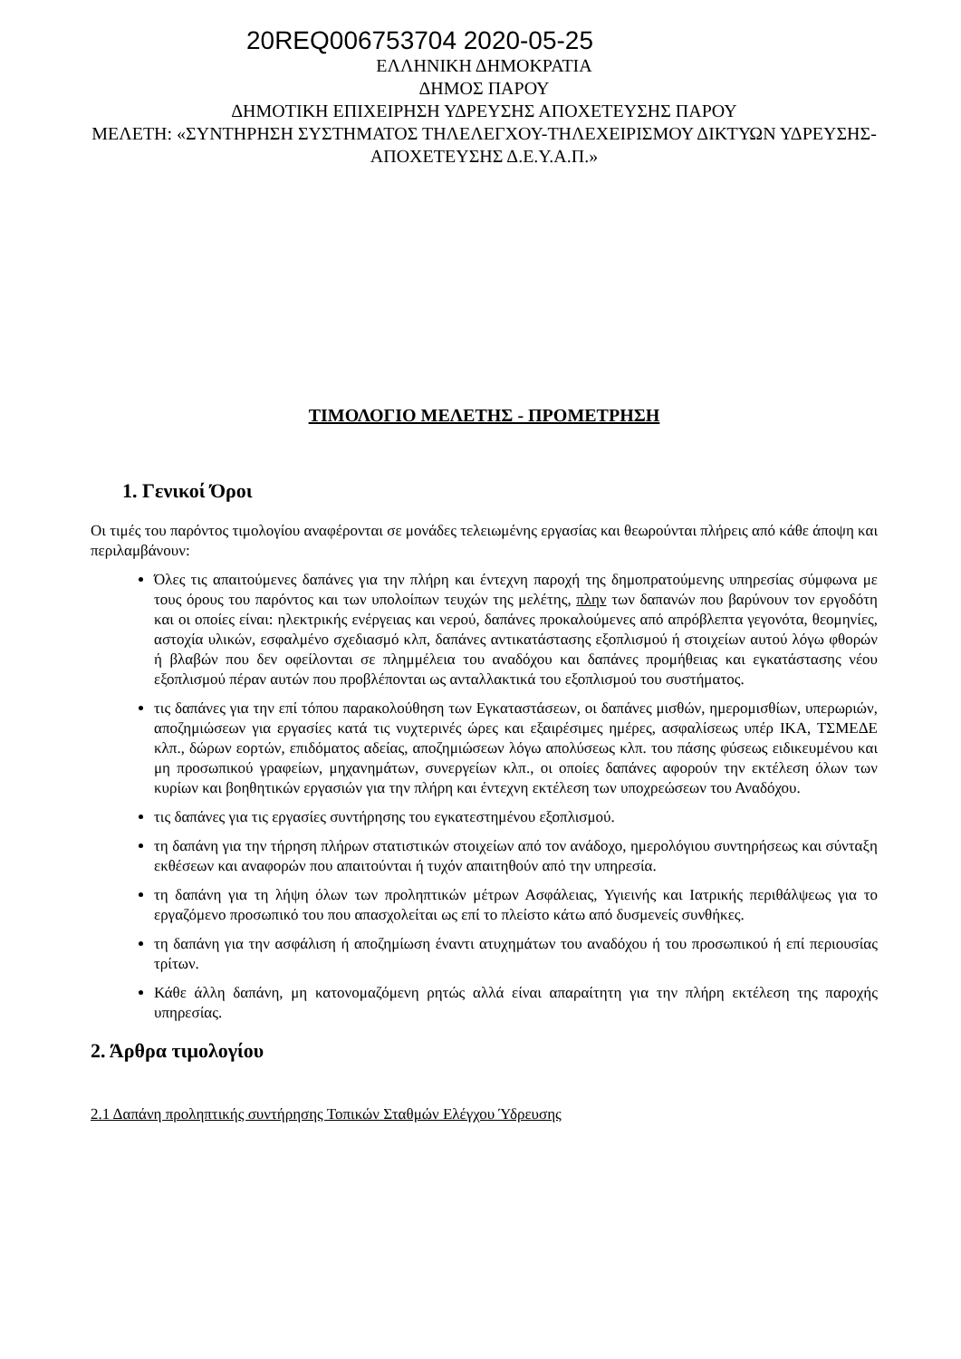20REQ006753704 2020-05-25
ΕΛΛΗΝΙΚΗ ΔΗΜΟΚΡΑΤΙΑ
ΔΗΜΟΣ ΠΑΡΟΥ
ΔΗΜΟΤΙΚΗ ΕΠΙΧΕΙΡΗΣΗ ΥΔΡΕΥΣΗΣ ΑΠΟΧΕΤΕΥΣΗΣ ΠΑΡΟΥ
ΜΕΛΕΤΗ: «ΣΥΝΤΗΡΗΣΗ ΣΥΣΤΗΜΑΤΟΣ ΤΗΛΕΛΕΓΧΟΥ-ΤΗΛΕΧΕΙΡΙΣΜΟΥ ΔΙΚΤΥΩΝ ΥΔΡΕΥΣΗΣ-ΑΠΟΧΕΤΕΥΣΗΣ Δ.Ε.Υ.Α.Π.»
ΤΙΜΟΛΟΓΙΟ ΜΕΛΕΤΗΣ - ΠΡΟΜΕΤΡΗΣΗ
1. Γενικοί Όροι
Οι τιμές του παρόντος τιμολογίου αναφέρονται σε μονάδες τελειωμένης εργασίας και θεωρούνται πλήρεις από κάθε άποψη και περιλαμβάνουν:
Όλες τις απαιτούμενες δαπάνες για την πλήρη και έντεχνη παροχή της δημοπρατούμενης υπηρεσίας σύμφωνα με τους όρους του παρόντος και των υπολοίπων τευχών της μελέτης, πλην των δαπανών που βαρύνουν τον εργοδότη και οι οποίες είναι: ηλεκτρικής ενέργειας και νερού, δαπάνες προκαλούμενες από απρόβλεπτα γεγονότα, θεομηνίες, αστοχία υλικών, εσφαλμένο σχεδιασμό κλπ, δαπάνες αντικατάστασης εξοπλισμού ή στοιχείων αυτού λόγω φθορών ή βλαβών που δεν οφείλονται σε πλημμέλεια του αναδόχου και δαπάνες προμήθειας και εγκατάστασης νέου εξοπλισμού πέραν αυτών που προβλέπονται ως ανταλλακτικά του εξοπλισμού του συστήματος.
τις δαπάνες για την επί τόπου παρακολούθηση των Εγκαταστάσεων, οι δαπάνες μισθών, ημερομισθίων, υπερωριών, αποζημιώσεων για εργασίες κατά τις νυχτερινές ώρες και εξαιρέσιμες ημέρες, ασφαλίσεως υπέρ ΙΚΑ, ΤΣΜΕΔΕ κλπ., δώρων εορτών, επιδόματος αδείας, αποζημιώσεων λόγω απολύσεως κλπ. του πάσης φύσεως ειδικευμένου και μη προσωπικού γραφείων, μηχανημάτων, συνεργείων κλπ., οι οποίες δαπάνες αφορούν την εκτέλεση όλων των κυρίων και βοηθητικών εργασιών για την πλήρη και έντεχνη εκτέλεση των υποχρεώσεων του Αναδόχου.
τις δαπάνες για τις εργασίες συντήρησης του εγκατεστημένου εξοπλισμού.
τη δαπάνη για την τήρηση πλήρων στατιστικών στοιχείων από τον ανάδοχο, ημερολόγιου συντηρήσεως και σύνταξη εκθέσεων και αναφορών που απαιτούνται ή τυχόν απαιτηθούν από την υπηρεσία.
τη δαπάνη για τη λήψη όλων των προληπτικών μέτρων Ασφάλειας, Υγιεινής και Ιατρικής περιθάλψεως για το εργαζόμενο προσωπικό του που απασχολείται ως επί το πλείστο κάτω από δυσμενείς συνθήκες.
τη δαπάνη για την ασφάλιση ή αποζημίωση έναντι ατυχημάτων του αναδόχου ή του προσωπικού ή επί περιουσίας τρίτων.
Κάθε άλλη δαπάνη, μη κατονομαζόμενη ρητώς αλλά είναι απαραίτητη για την πλήρη εκτέλεση της παροχής υπηρεσίας.
2. Άρθρα τιμολογίου
2.1 Δαπάνη προληπτικής συντήρησης Τοπικών Σταθμών Ελέγχου Ύδρευσης